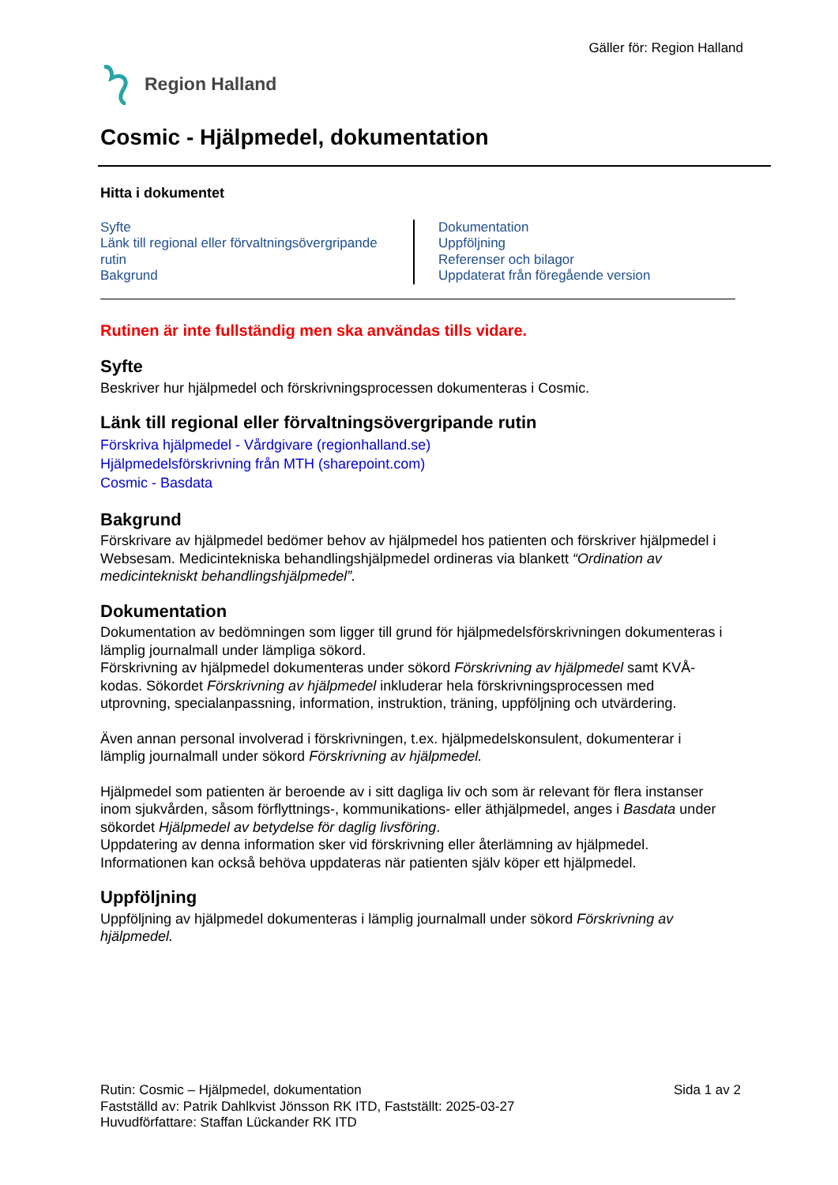Gäller för: Region Halland
Region Halland
Cosmic - Hjälpmedel, dokumentation
Hitta i dokumentet
Syfte
Länk till regional eller förvaltningsövergripande rutin
Bakgrund
Dokumentation
Uppföljning
Referenser och bilagor
Uppdaterat från föregående version
Rutinen är inte fullständig men ska användas tills vidare.
Syfte
Beskriver hur hjälpmedel och förskrivningsprocessen dokumenteras i Cosmic.
Länk till regional eller förvaltningsövergripande rutin
Förskriva hjälpmedel - Vårdgivare (regionhalland.se)
Hjälpmedelsförskrivning från MTH (sharepoint.com)
Cosmic - Basdata
Bakgrund
Förskrivare av hjälpmedel bedömer behov av hjälpmedel hos patienten och förskriver hjälpmedel i Websesam. Medicintekniska behandlingshjälpmedel ordineras via blankett “Ordination av medicintekniskt behandlingshjälpmedel”.
Dokumentation
Dokumentation av bedömningen som ligger till grund för hjälpmedelsförskrivningen dokumenteras i lämplig journalmall under lämpliga sökord.
Förskrivning av hjälpmedel dokumenteras under sökord Förskrivning av hjälpmedel samt KVÅ-kodas. Sökordet Förskrivning av hjälpmedel inkluderar hela förskrivningsprocessen med utprovning, specialanpassning, information, instruktion, träning, uppföljning och utvärdering.
Även annan personal involverad i förskrivningen, t.ex. hjälpmedelskonsulent, dokumenterar i lämplig journalmall under sökord Förskrivning av hjälpmedel.
Hjälpmedel som patienten är beroende av i sitt dagliga liv och som är relevant för flera instanser inom sjukvården, såsom förflyttnings-, kommunikations- eller äthjälpmedel, anges i Basdata under sökordet Hjälpmedel av betydelse för daglig livsföring.
Uppdatering av denna information sker vid förskrivning eller återlämning av hjälpmedel. Informationen kan också behöva uppdateras när patienten själv köper ett hjälpmedel.
Uppföljning
Uppföljning av hjälpmedel dokumenteras i lämplig journalmall under sökord Förskrivning av hjälpmedel.
Rutin: Cosmic – Hjälpmedel, dokumentation
Fastställd av: Patrik Dahlkvist Jönsson RK ITD, Fastställt: 2025-03-27
Huvudförfattare: Staffan Lückander RK ITD
Sida 1 av 2